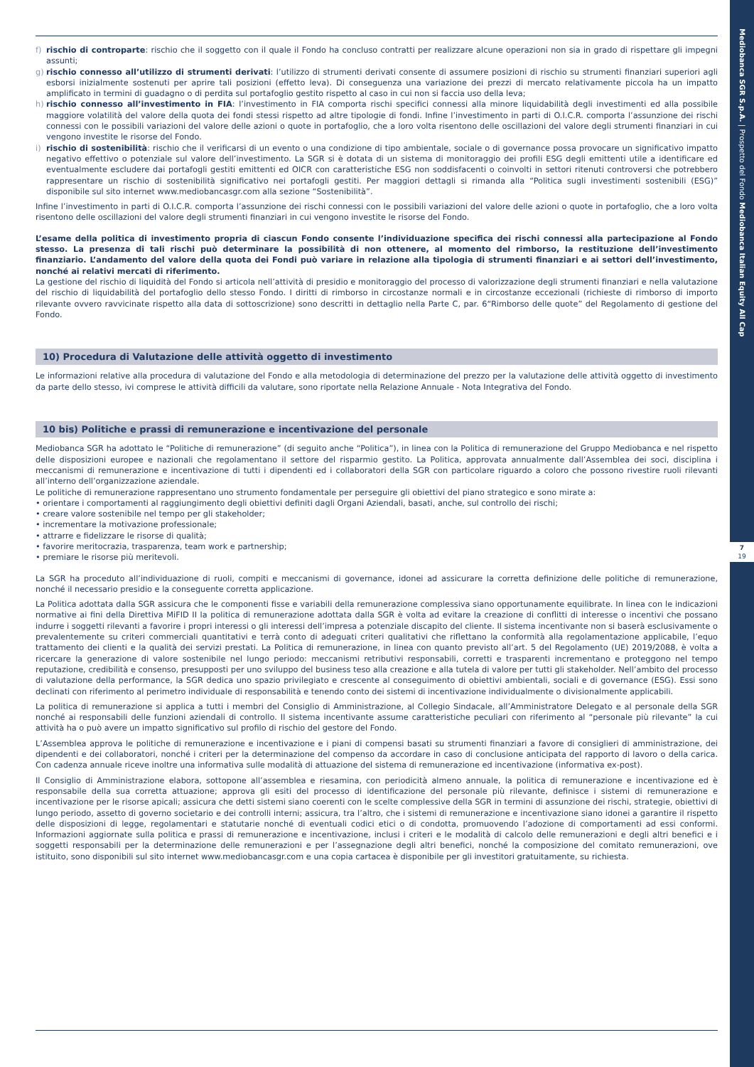Mediobanca SGR S.p.A. | Prospetto del Fondo Mediobanca Italian Equity All Cap
7
19
f) rischio di controparte: rischio che il soggetto con il quale il Fondo ha concluso contratti per realizzare alcune operazioni non sia in grado di rispettare gli impegni assunti;
g) rischio connesso all’utilizzo di strumenti derivati: l’utilizzo di strumenti derivati consente di assumere posizioni di rischio su strumenti finanziari superiori agli esborsi inizialmente sostenuti per aprire tali posizioni (effetto leva). Di conseguenza una variazione dei prezzi di mercato relativamente piccola ha un impatto amplificato in termini di guadagno o di perdita sul portafoglio gestito rispetto al caso in cui non si faccia uso della leva;
h) rischio connesso all’investimento in FIA: l’investimento in FIA comporta rischi specifici connessi alla minore liquidabilità degli investimenti ed alla possibile maggiore volatilità del valore della quota dei fondi stessi rispetto ad altre tipologie di fondi. Infine l’investimento in parti di O.I.C.R. comporta l’assunzione dei rischi connessi con le possibili variazioni del valore delle azioni o quote in portafoglio, che a loro volta risentono delle oscillazioni del valore degli strumenti finanziari in cui vengono investite le risorse del Fondo.
i) rischio di sostenibilità: rischio che il verificarsi di un evento o una condizione di tipo ambientale, sociale o di governance possa provocare un significativo impatto negativo effettivo o potenziale sul valore dell’investimento. La SGR si è dotata di un sistema di monitoraggio dei profili ESG degli emittenti utile a identificare ed eventualmente escludere dai portafogli gestiti emittenti ed OICR con caratteristiche ESG non soddisfacenti o coinvolti in settori ritenuti controversi che potrebbero rappresentare un rischio di sostenibilità significativo nei portafogli gestiti. Per maggiori dettagli si rimanda alla “Politica sugli investimenti sostenibili (ESG)” disponibile sul sito internet www.mediobancasgr.com alla sezione “Sostenibilità”.
Infine l’investimento in parti di O.I.C.R. comporta l’assunzione dei rischi connessi con le possibili variazioni del valore delle azioni o quote in portafoglio, che a loro volta risentono delle oscillazioni del valore degli strumenti finanziari in cui vengono investite le risorse del Fondo.
L’esame della politica di investimento propria di ciascun Fondo consente l’individuazione specifica dei rischi connessi alla partecipazione al Fondo stesso. La presenza di tali rischi può determinare la possibilità di non ottenere, al momento del rimborso, la restituzione dell’investimento finanziario. L’andamento del valore della quota dei Fondi può variare in relazione alla tipologia di strumenti finanziari e ai settori dell’investimento, nonché ai relativi mercati di riferimento.
La gestione del rischio di liquidità del Fondo si articola nell’attività di presidio e monitoraggio del processo di valorizzazione degli strumenti finanziari e nella valutazione del rischio di liquidabilità del portafoglio dello stesso Fondo. I diritti di rimborso in circostanze normali e in circostanze eccezionali (richieste di rimborso di importo rilevante ovvero ravvicinate rispetto alla data di sottoscrizione) sono descritti in dettaglio nella Parte C, par. 6“Rimborso delle quote” del Regolamento di gestione del Fondo.
10) Procedura di Valutazione delle attività oggetto di investimento
Le informazioni relative alla procedura di valutazione del Fondo e alla metodologia di determinazione del prezzo per la valutazione delle attività oggetto di investimento da parte dello stesso, ivi comprese le attività difficili da valutare, sono riportate nella Relazione Annuale - Nota Integrativa del Fondo.
10 bis) Politiche e prassi di remunerazione e incentivazione del personale
Mediobanca SGR ha adottato le “Politiche di remunerazione” (di seguito anche “Politica”), in linea con la Politica di remunerazione del Gruppo Mediobanca e nel rispetto delle disposizioni europee e nazionali che regolamentano il settore del risparmio gestito. La Politica, approvata annualmente dall’Assemblea dei soci, disciplina i meccanismi di remunerazione e incentivazione di tutti i dipendenti ed i collaboratori della SGR con particolare riguardo a coloro che possono rivestire ruoli rilevanti all’interno dell’organizzazione aziendale.
Le politiche di remunerazione rappresentano uno strumento fondamentale per perseguire gli obiettivi del piano strategico e sono mirate a:
• orientare i comportamenti al raggiungimento degli obiettivi definiti dagli Organi Aziendali, basati, anche, sul controllo dei rischi;
• creare valore sostenibile nel tempo per gli stakeholder;
• incrementare la motivazione professionale;
• attrarre e fidelizzare le risorse di qualità;
• favorire meritocrazia, trasparenza, team work e partnership;
• premiare le risorse più meritevoli.
La SGR ha proceduto all’individuazione di ruoli, compiti e meccanismi di governance, idonei ad assicurare la corretta definizione delle politiche di remunerazione, nonché il necessario presidio e la conseguente corretta applicazione.
La Politica adottata dalla SGR assicura che le componenti fisse e variabili della remunerazione complessiva siano opportunamente equilibrate. In linea con le indicazioni normative ai fini della Direttiva MiFID II la politica di remunerazione adottata dalla SGR è volta ad evitare la creazione di conflitti di interesse o incentivi che possano indurre i soggetti rilevanti a favorire i propri interessi o gli interessi dell’impresa a potenziale discapito del cliente. Il sistema incentivante non si baserà esclusivamente o prevalentemente su criteri commerciali quantitativi e terrà conto di adeguati criteri qualitativi che riflettano la conformità alla regolamentazione applicabile, l’equo trattamento dei clienti e la qualità dei servizi prestati. La Politica di remunerazione, in linea con quanto previsto all’art. 5 del Regolamento (UE) 2019/2088, è volta a ricercare la generazione di valore sostenibile nel lungo periodo: meccanismi retributivi responsabili, corretti e trasparenti incrementano e proteggono nel tempo reputazione, credibilità e consenso, presupposti per uno sviluppo del business teso alla creazione e alla tutela di valore per tutti gli stakeholder. Nell’ambito del processo di valutazione della performance, la SGR dedica uno spazio privilegiato e crescente al conseguimento di obiettivi ambientali, sociali e di governance (ESG). Essi sono declinati con riferimento al perimetro individuale di responsabilità e tenendo conto dei sistemi di incentivazione individualmente o divisionalmente applicabili.
La politica di remunerazione si applica a tutti i membri del Consiglio di Amministrazione, al Collegio Sindacale, all’Amministratore Delegato e al personale della SGR nonché ai responsabili delle funzioni aziendali di controllo. Il sistema incentivante assume caratteristiche peculiari con riferimento al “personale più rilevante” la cui attività ha o può avere un impatto significativo sul profilo di rischio del gestore del Fondo.
L’Assemblea approva le politiche di remunerazione e incentivazione e i piani di compensi basati su strumenti finanziari a favore di consiglieri di amministrazione, dei dipendenti e dei collaboratori, nonché i criteri per la determinazione del compenso da accordare in caso di conclusione anticipata del rapporto di lavoro o della carica. Con cadenza annuale riceve inoltre una informativa sulle modalità di attuazione del sistema di remunerazione ed incentivazione (informativa ex-post).
Il Consiglio di Amministrazione elabora, sottopone all’assemblea e riesamina, con periodicità almeno annuale, la politica di remunerazione e incentivazione ed è responsabile della sua corretta attuazione; approva gli esiti del processo di identificazione del personale più rilevante, definisce i sistemi di remunerazione e incentivazione per le risorse apicali; assicura che detti sistemi siano coerenti con le scelte complessive della SGR in termini di assunzione dei rischi, strategie, obiettivi di lungo periodo, assetto di governo societario e dei controlli interni; assicura, tra l’altro, che i sistemi di remunerazione e incentivazione siano idonei a garantire il rispetto delle disposizioni di legge, regolamentari e statutarie nonché di eventuali codici etici o di condotta, promuovendo l’adozione di comportamenti ad essi conformi. Informazioni aggiornate sulla politica e prassi di remunerazione e incentivazione, inclusi i criteri e le modalità di calcolo delle remunerazioni e degli altri benefici e i soggetti responsabili per la determinazione delle remunerazioni e per l’assegnazione degli altri benefici, nonché la composizione del comitato remunerazioni, ove istituito, sono disponibili sul sito internet www.mediobancasgr.com e una copia cartacea è disponibile per gli investitori gratuitamente, su richiesta.